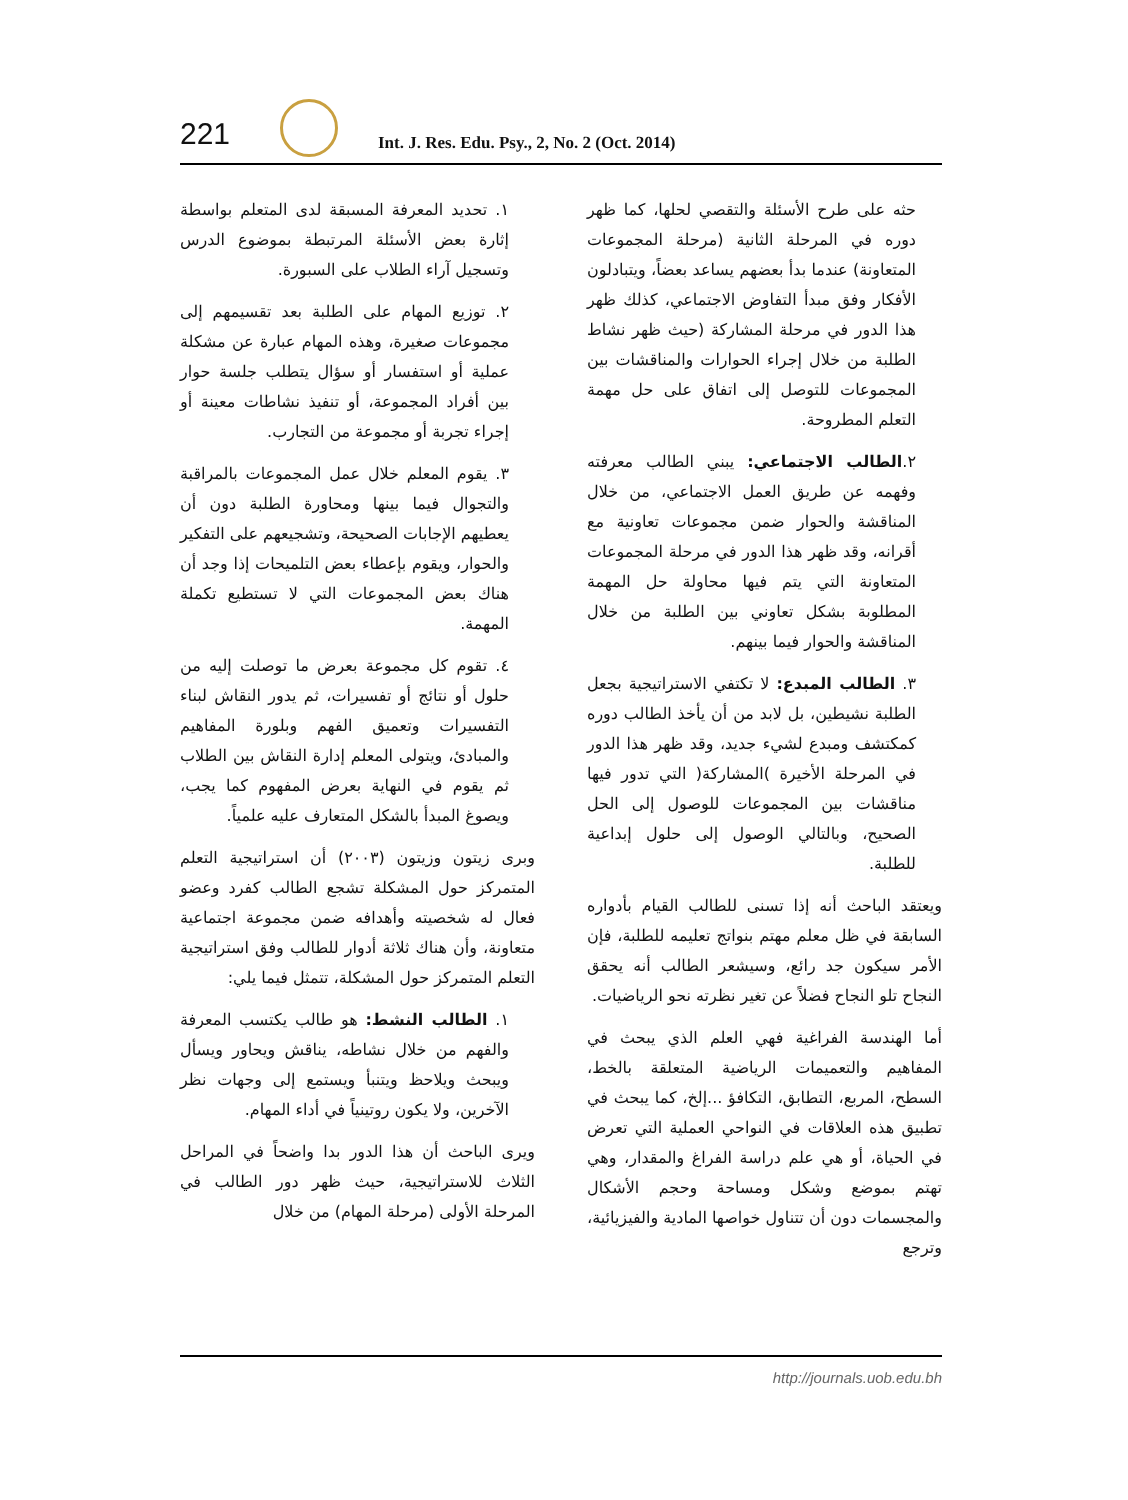221
Int. J. Res. Edu. Psy., 2, No. 2 (Oct. 2014)
١. تحديد المعرفة المسبقة لدى المتعلم بواسطة إثارة بعض الأسئلة المرتبطة بموضوع الدرس وتسجيل آراء الطلاب على السبورة.
٢. توزيع المهام على الطلبة بعد تقسيمهم إلى مجموعات صغيرة، وهذه المهام عبارة عن مشكلة عملية أو استفسار أو سؤال يتطلب جلسة حوار بين أفراد المجموعة، أو تنفيذ نشاطات معينة أو إجراء تجربة أو مجموعة من التجارب.
٣. يقوم المعلم خلال عمل المجموعات بالمراقبة والتجوال فيما بينها ومحاورة الطلبة دون أن يعطيهم الإجابات الصحيحة، وتشجيعهم على التفكير والحوار، ويقوم بإعطاء بعض التلميحات إذا وجد أن هناك بعض المجموعات التي لا تستطيع تكملة المهمة.
٤. تقوم كل مجموعة بعرض ما توصلت إليه من حلول أو نتائج أو تفسيرات، ثم يدور النقاش لبناء التفسيرات وتعميق الفهم وبلورة المفاهيم والمبادئ، ويتولى المعلم إدارة النقاش بين الطلاب ثم يقوم في النهاية بعرض المفهوم كما يجب، ويصوغ المبدأ بالشكل المتعارف عليه علمياً.
وبرى زيتون وزيتون (٢٠٠٣) أن استراتيجية التعلم المتمركز حول المشكلة تشجع الطالب كفرد وعضو فعال له شخصيته وأهدافه ضمن مجموعة اجتماعية متعاونة، وأن هناك ثلاثة أدوار للطالب وفق استراتيجية التعلم المتمركز حول المشكلة، تتمثل فيما يلي:
١. الطالب النشط: هو طالب يكتسب المعرفة والفهم من خلال نشاطه، يناقش ويحاور ويسأل ويبحث ويلاحظ ويتنبأ ويستمع إلى وجهات نظر الآخرين، ولا يكون روتينياً في أداء المهام.
ويرى الباحث أن هذا الدور بدا واضحاً في المراحل الثلاث للاستراتيجية، حيث ظهر دور الطالب في المرحلة الأولى (مرحلة المهام) من خلال
حثه على طرح الأسئلة والتقصي لحلها، كما ظهر دوره في المرحلة الثانية (مرحلة المجموعات المتعاونة) عندما بدأ بعضهم يساعد بعضاً، ويتبادلون الأفكار وفق مبدأ التفاوض الاجتماعي، كذلك ظهر هذا الدور في مرحلة المشاركة (حيث ظهر نشاط الطلبة من خلال إجراء الحوارات والمناقشات بين المجموعات للتوصل إلى اتفاق على حل مهمة التعلم المطروحة.
٢.الطالب الاجتماعي: يبني الطالب معرفته وفهمه عن طريق العمل الاجتماعي، من خلال المناقشة والحوار ضمن مجموعات تعاونية مع أقرانه، وقد ظهر هذا الدور في مرحلة المجموعات المتعاونة التي يتم فيها محاولة حل المهمة المطلوبة بشكل تعاوني بين الطلبة من خلال المناقشة والحوار فيما بينهم.
٣. الطالب المبدع: لا تكتفي الاستراتيجية بجعل الطلبة نشيطين، بل لابد من أن يأخذ الطالب دوره كمكتشف ومبدع لشيء جديد، وقد ظهر هذا الدور في المرحلة الأخيرة )المشاركة( التي تدور فيها مناقشات بين المجموعات للوصول إلى الحل الصحيح، وبالتالي الوصول إلى حلول إبداعية للطلبة.
ويعتقد الباحث أنه إذا تسنى للطالب القيام بأدواره السابقة في ظل معلم مهتم بنواتج تعليمه للطلبة، فإن الأمر سيكون جد رائع، وسيشعر الطالب أنه يحقق النجاح تلو النجاح فضلاً عن تغير نظرته نحو الرياضيات.
أما الهندسة الفراغية فهي العلم الذي يبحث في المفاهيم والتعميمات الرياضية المتعلقة بالخط، السطح، المربع، التطابق، التكافؤ ...إلخ، كما يبحث في تطبيق هذه العلاقات في النواحي العملية التي تعرض في الحياة، أو هي علم دراسة الفراغ والمقدار، وهي تهتم بموضع وشكل ومساحة وحجم الأشكال والمجسمات دون أن تتناول خواصها المادية والفيزيائية، وترجع
http://journals.uob.edu.bh